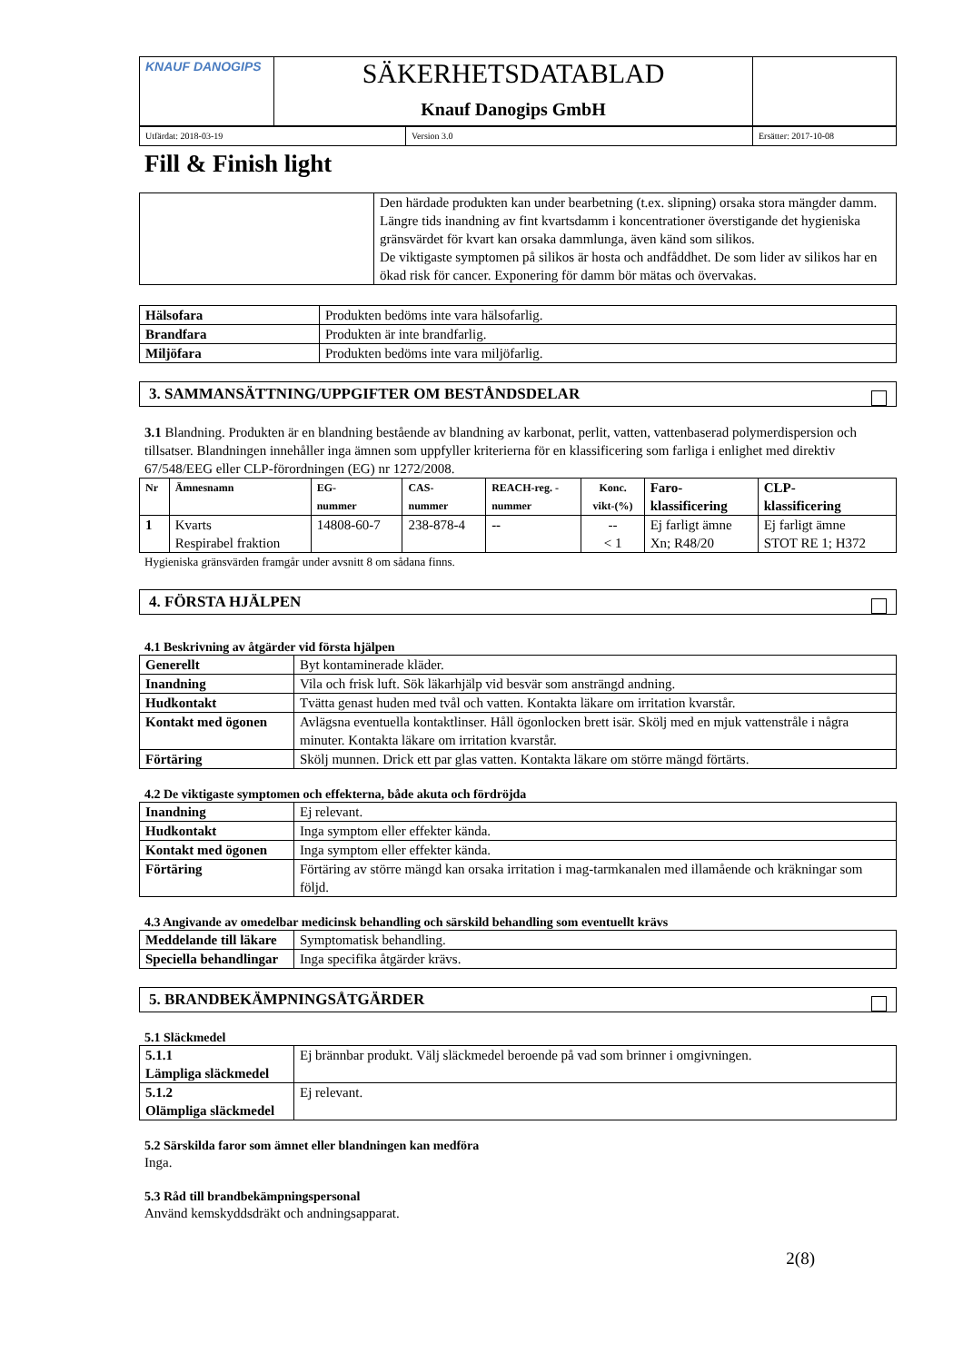| KNAUF DANOGIPS | SÄKERHETSDATABLAD Knauf Danogips GmbH | |
| Utfärdat: 2018-03-19 | Version 3.0 | Ersätter: 2017-10-08 |
Fill & Finish light
| | Den härdade produkten kan under bearbetning (t.ex. slipning) orsaka stora mängder damm. Längre tids inandning av fint kvartsdamm i koncentrationer överstigande det hygieniska gränsvärdet för kvart kan orsaka dammlunga, även känd som silikos. De viktigaste symptomen på silikos är hosta och andfåddhet. De som lider av silikos har en ökad risk för cancer. Exponering för damm bör mätas och övervakas. |
| Hälsofara | Produkten bedöms inte vara hälsofarlig. |
| Brandfara | Produkten är inte brandfarlig. |
| Miljöfara | Produkten bedöms inte vara miljöfarlig. |
3. SAMMANSÄTTNING/UPPGIFTER OM BESTÅNDSDELAR
3.1 Blandning. Produkten är en blandning bestående av blandning av karbonat, perlit, vatten, vattenbaserad polymerdispersion och tillsatser. Blandningen innehåller inga ämnen som uppfyller kriterierna för en klassificering som farliga i enlighet med direktiv 67/548/EEG eller CLP-förordningen (EG) nr 1272/2008.
| Nr | Ämnesnamn | EG- nummer | CAS- nummer | REACH-reg. - nummer | Konc. vikt-(%) | Faro- klassificering | CLP- klassificering |
| --- | --- | --- | --- | --- | --- | --- | --- |
| 1 | Kvarts Respirabel fraktion | 14808-60-7 | 238-878-4 | -- | -- < 1 | Ej farligt ämne Xn; R48/20 | Ej farligt ämne STOT RE 1; H372 |
Hygieniska gränsvärden framgår under avsnitt 8 om sådana finns.
4. FÖRSTA HJÄLPEN
4.1 Beskrivning av åtgärder vid första hjälpen
| Generellt | Byt kontaminerade kläder. |
| Inandning | Vila och frisk luft. Sök läkarhjälp vid besvär som ansträngd andning. |
| Hudkontakt | Tvätta genast huden med tvål och vatten. Kontakta läkare om irritation kvarstår. |
| Kontakt med ögonen | Avlägsna eventuella kontaktlinser. Håll ögonlocken brett isär. Skölj med en mjuk vattenstråle i några minuter. Kontakta läkare om irritation kvarstår. |
| Förtäring | Skölj munnen. Drick ett par glas vatten. Kontakta läkare om större mängd förtärts. |
4.2 De viktigaste symptomen och effekterna, både akuta och fördröjda
| Inandning | Ej relevant. |
| Hudkontakt | Inga symptom eller effekter kända. |
| Kontakt med ögonen | Inga symptom eller effekter kända. |
| Förtäring | Förtäring av större mängd kan orsaka irritation i mag-tarmkanalen med illamående och kräkningar som följd. |
4.3 Angivande av omedelbar medicinsk behandling och särskild behandling som eventuellt krävs
| Meddelande till läkare | Symptomatisk behandling. |
| Speciella behandlingar | Inga specifika åtgärder krävs. |
5. BRANDBEKÄMPNINGSÅTGÄRDER
5.1 Släckmedel
| 5.1.1 Lämpliga släckmedel | Ej brännbar produkt. Välj släckmedel beroende på vad som brinner i omgivningen. |
| 5.1.2 Olämpliga släckmedel | Ej relevant. |
5.2 Särskilda faror som ämnet eller blandningen kan medföra
Inga.
5.3 Råd till brandbekämpningspersonal
Använd kemskyddsdräkt och andningsapparat.
2(8)